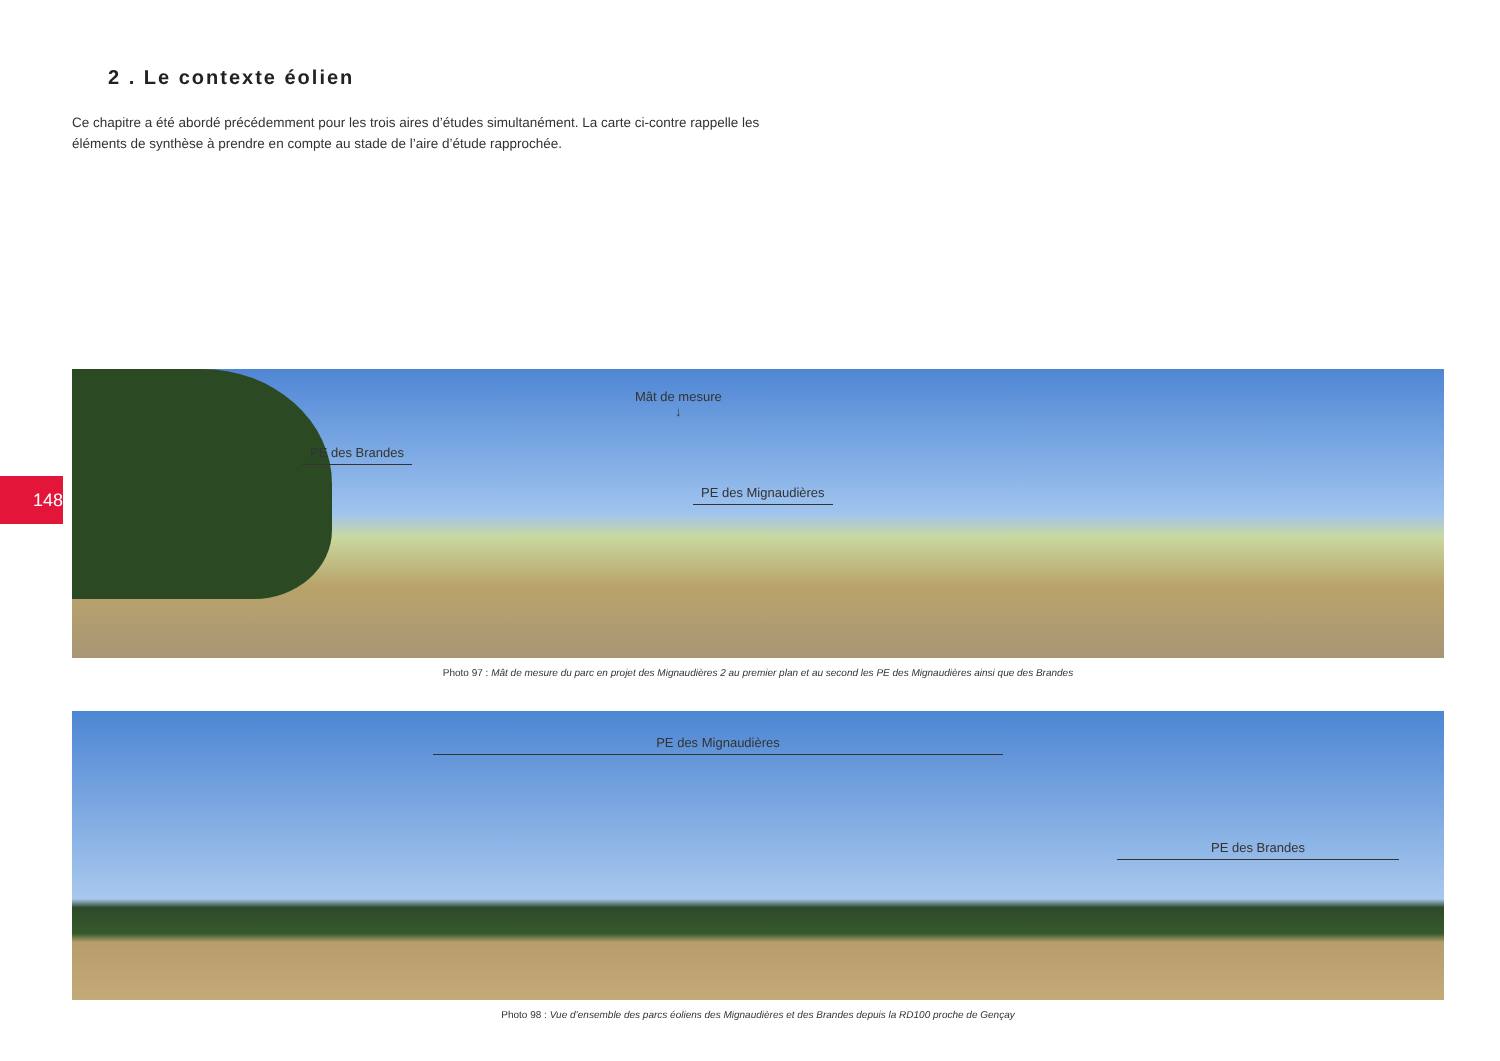2 . Le contexte éolien
Ce chapitre a été abordé précédemment pour les trois aires d’études simultanément. La carte ci-contre rappelle les éléments de synthèse à prendre en compte au stade de l’aire d’étude rapprochée.
148
PE des Brandes
Mât de mesure
↓
PE des Mignaudières
Photo 97 : Mât de mesure du parc en projet des Mignaudières 2 au premier plan et au second les PE des Mignaudières ainsi que des Brandes
PE des Mignaudières
PE des Brandes
Photo 98 : Vue d’ensemble des parcs éoliens des Mignaudières et des Brandes depuis la RD100 proche de Gençay